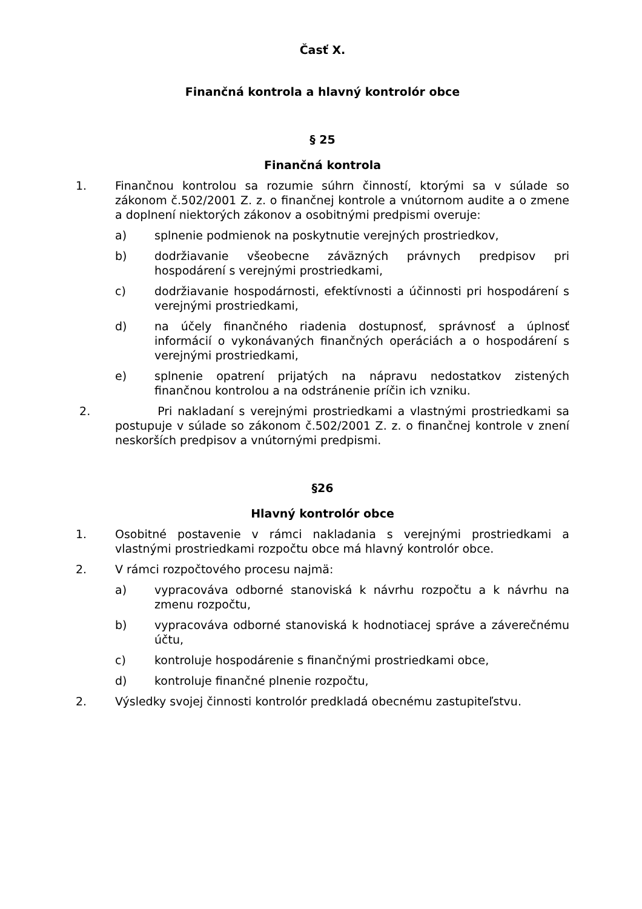Časť X.
Finančná kontrola a hlavný kontrolór obce
§ 25
Finančná kontrola
1. Finančnou kontrolou sa rozumie súhrn činností, ktorými sa v súlade so zákonom č.502/2001 Z. z. o finančnej kontrole a vnútornom audite a o zmene a doplnení niektorých zákonov a osobitnými predpismi overuje:
a) splnenie podmienok na poskytnutie verejných prostriedkov,
b) dodržiavanie všeobecne záväzných právnych predpisov pri hospodárení s verejnými prostriedkami,
c) dodržiavanie hospodárnosti, efektívnosti a účinnosti pri hospodárení s verejnými prostriedkami,
d) na účely finančného riadenia dostupnosť, správnosť a úplnosť informácií o vykonávaných finančných operáciách a o hospodárení s verejnými prostriedkami,
e) splnenie opatrení prijatých na nápravu nedostatkov zistených finančnou kontrolou a na odstránenie príčin ich vzniku.
2. Pri nakladaní s verejnými prostriedkami a vlastnými prostriedkami sa postupuje v súlade so zákonom č.502/2001 Z. z. o finančnej kontrole v znení neskorších predpisov a vnútornými predpismi.
§26
Hlavný kontrolór obce
1. Osobitné postavenie v rámci nakladania s verejnými prostriedkami a vlastnými prostriedkami rozpočtu obce má hlavný kontrolór obce.
2. V rámci rozpočtového procesu najmä:
a) vypracováva odborné stanoviská k návrhu rozpočtu a k návrhu na zmenu rozpočtu,
b) vypracováva odborné stanoviská k hodnotiacej správe a záverečnému účtu,
c) kontroluje hospodárenie s finančnými prostriedkami obce,
d) kontroluje finančné plnenie rozpočtu,
2. Výsledky svojej činnosti kontrolór predkladá obecnému zastupiteľstvu.